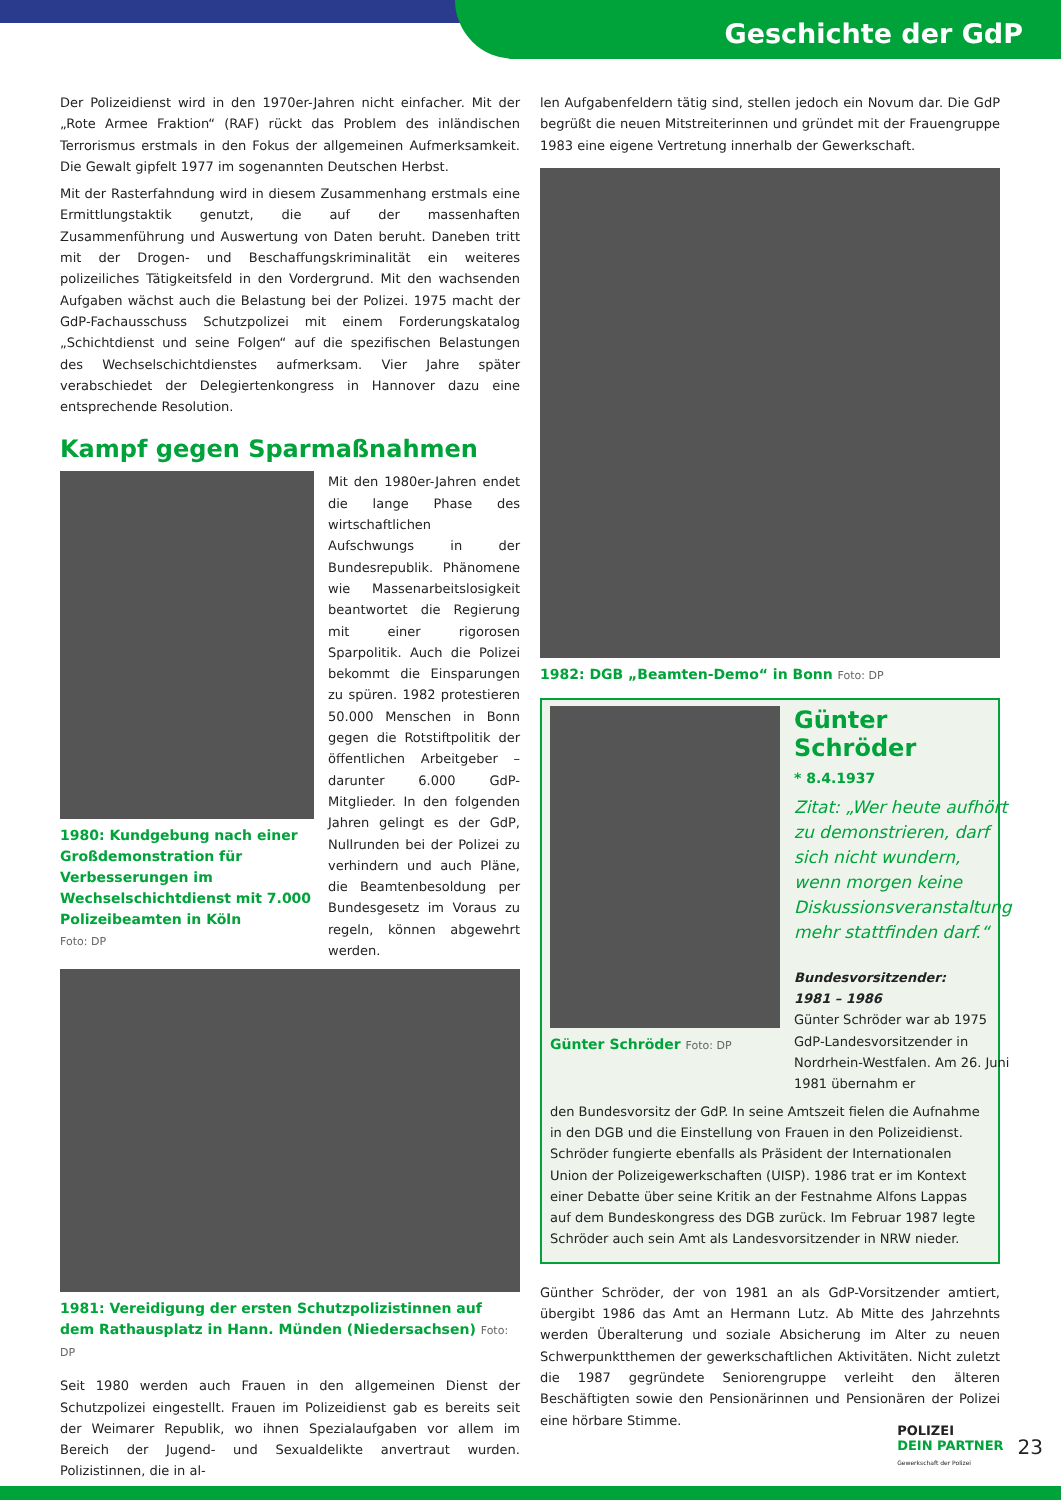Geschichte der GdP
Der Polizeidienst wird in den 1970er-Jahren nicht einfacher. Mit der „Rote Armee Fraktion“ (RAF) rückt das Problem des inländischen Terrorismus erstmals in den Fokus der allgemeinen Aufmerksamkeit. Die Gewalt gipfelt 1977 im sogenannten Deutschen Herbst.
Mit der Rasterfahndung wird in diesem Zusammenhang erstmals eine Ermittlungstaktik genutzt, die auf der massenhaften Zusammenführung und Auswertung von Daten beruht. Daneben tritt mit der Drogen- und Beschaffungskriminalität ein weiteres polizeiliches Tätigkeitsfeld in den Vordergrund. Mit den wachsenden Aufgaben wächst auch die Belastung bei der Polizei. 1975 macht der GdP-Fachausschuss Schutzpolizei mit einem Forderungskatalog „Schichtdienst und seine Folgen“ auf die spezifischen Belastungen des Wechselschichtdienstes aufmerksam. Vier Jahre später verabschiedet der Delegiertenkongress in Hannover dazu eine entsprechende Resolution.
Kampf gegen Sparmaßnahmen
1980: Kundgebung nach einer Großdemonstration für Verbesserungen im Wechselschichtdienst mit 7.000 Polizeibeamten in Köln
Foto: DP
Mit den 1980er-Jahren endet die lange Phase des wirtschaftlichen Aufschwungs in der Bundesrepublik. Phänomene wie Massenarbeitslosigkeit beantwortet die Regierung mit einer rigorosen Sparpolitik. Auch die Polizei bekommt die Einsparungen zu spüren. 1982 protestieren 50.000 Menschen in Bonn gegen die Rotstiftpolitik der öffentlichen Arbeitgeber – darunter 6.000 GdP-Mitglieder. In den folgenden Jahren gelingt es der GdP, Nullrunden bei der Polizei zu verhindern und auch Pläne, die Beamtenbesoldung per Bundesgesetz im Voraus zu regeln, können abgewehrt werden.
1981: Vereidigung der ersten Schutzpolizistinnen auf dem Rathausplatz in Hann. Münden (Niedersachsen) Foto: DP
Seit 1980 werden auch Frauen in den allgemeinen Dienst der Schutzpolizei eingestellt. Frauen im Polizeidienst gab es bereits seit der Weimarer Republik, wo ihnen Spezialaufgaben vor allem im Bereich der Jugend- und Sexualdelikte anvertraut wurden. Polizistinnen, die in al-
len Aufgabenfeldern tätig sind, stellen jedoch ein Novum dar. Die GdP begrüßt die neuen Mitstreiterinnen und gründet mit der Frauengruppe 1983 eine eigene Vertretung innerhalb der Gewerkschaft.
1982: DGB „Beamten-Demo“ in Bonn Foto: DP
Günter Schröder Foto: DP
Günter Schröder
* 8.4.1937
Zitat: „Wer heute aufhört zu demonstrieren, darf sich nicht wundern, wenn morgen keine Diskussionsveranstaltung mehr stattfinden darf.“
Bundesvorsitzender:
1981 – 1986
Günter Schröder war ab 1975 GdP-Landesvorsitzender in Nordrhein-Westfalen. Am 26. Juni 1981 übernahm er
den Bundesvorsitz der GdP. In seine Amtszeit fielen die Aufnahme in den DGB und die Einstellung von Frauen in den Polizeidienst. Schröder fungierte ebenfalls als Präsident der Internationalen Union der Polizeigewerkschaften (UISP). 1986 trat er im Kontext einer Debatte über seine Kritik an der Festnahme Alfons Lappas auf dem Bundeskongress des DGB zurück. Im Februar 1987 legte Schröder auch sein Amt als Landesvorsitzender in NRW nieder.
Günther Schröder, der von 1981 an als GdP-Vorsitzender amtiert, übergibt 1986 das Amt an Hermann Lutz. Ab Mitte des Jahrzehnts werden Überalterung und soziale Absicherung im Alter zu neuen Schwerpunktthemen der gewerkschaftlichen Aktivitäten. Nicht zuletzt die 1987 gegründete Seniorengruppe verleiht den älteren Beschäftigten sowie den Pensionärinnen und Pensionären der Polizei eine hörbare Stimme.
POLIZEI
DEIN PARTNER
Gewerkschaft der Polizei
23